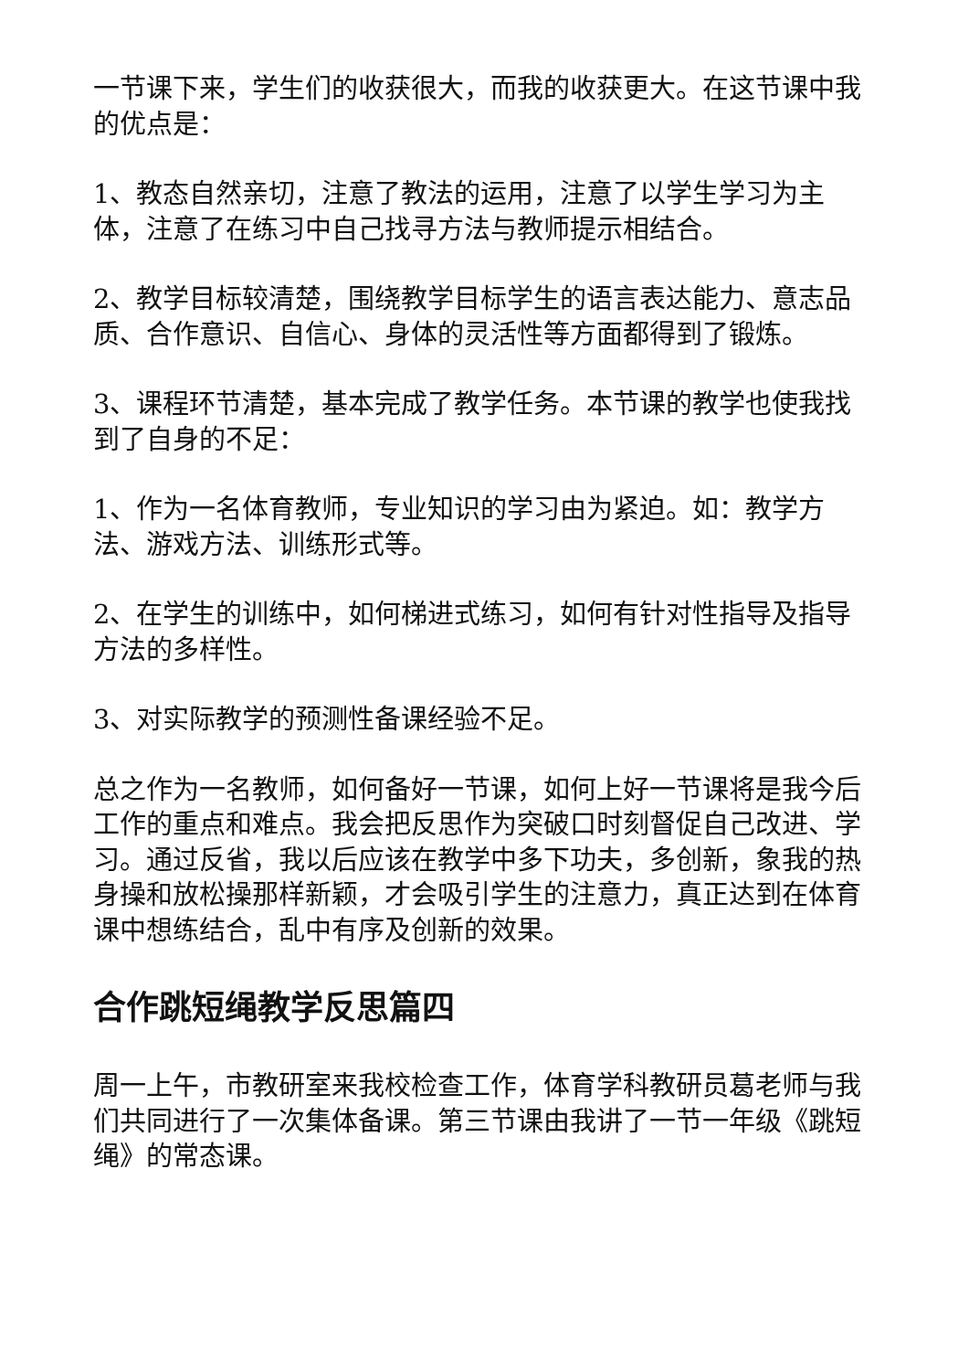一节课下来，学生们的收获很大，而我的收获更大。在这节课中我的优点是：
1、教态自然亲切，注意了教法的运用，注意了以学生学习为主体，注意了在练习中自己找寻方法与教师提示相结合。
2、教学目标较清楚，围绕教学目标学生的语言表达能力、意志品质、合作意识、自信心、身体的灵活性等方面都得到了锻炼。
3、课程环节清楚，基本完成了教学任务。本节课的教学也使我找到了自身的不足：
1、作为一名体育教师，专业知识的学习由为紧迫。如：教学方法、游戏方法、训练形式等。
2、在学生的训练中，如何梯进式练习，如何有针对性指导及指导方法的多样性。
3、对实际教学的预测性备课经验不足。
总之作为一名教师，如何备好一节课，如何上好一节课将是我今后工作的重点和难点。我会把反思作为突破口时刻督促自己改进、学习。通过反省，我以后应该在教学中多下功夫，多创新，象我的热身操和放松操那样新颖，才会吸引学生的注意力，真正达到在体育课中想练结合，乱中有序及创新的效果。
合作跳短绳教学反思篇四
周一上午，市教研室来我校检查工作，体育学科教研员葛老师与我们共同进行了一次集体备课。第三节课由我讲了一节一年级《跳短绳》的常态课。